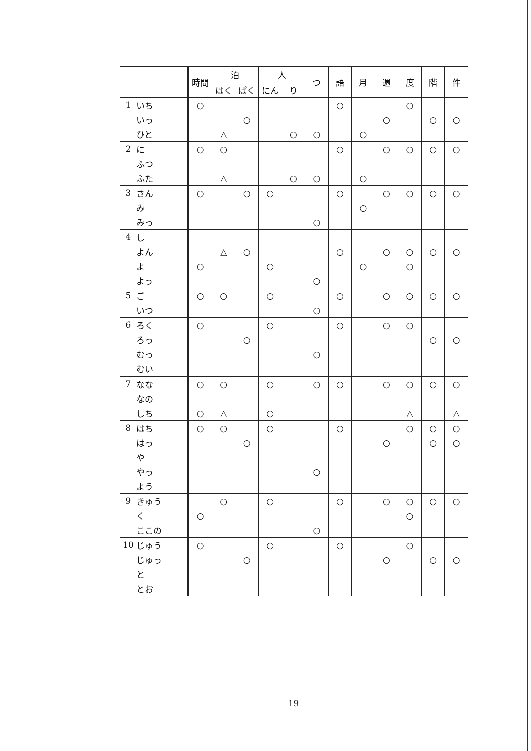| | | 時間 | 泊 | | 人 | | つ | 語 | 月 | 週 | 度 | 階 | 件 |
| --- | --- | --- | --- | --- | --- | --- | --- | --- | --- | --- | --- | --- | --- |
| | | | はく | ぱく | にん | り | | | | | | | |
| 1 | いち | ○ | | | | | | ○ | | | ○ | | |
| | いっ | | | ○ | | | | | | ○ | | ○ | ○ |
| | ひと | | △ | | | ○ | ○ | | ○ | | | | |
| 2 | に | ○ | ○ | | | | | ○ | | ○ | ○ | ○ | ○ |
| | ふつ | | | | | | | | | | | | |
| | ふた | | △ | | | ○ | ○ | | ○ | | | | |
| 3 | さん | ○ | | ○ | ○ | | | ○ | | ○ | ○ | ○ | ○ |
| | み | | | | | | | | ○ | | | | |
| | みっ | | | | | | ○ | | | | | | |
| 4 | し | | | | | | | | | | | | |
| | よん | | △ | ○ | | | | ○ | | ○ | ○ | ○ | ○ |
| | よ | ○ | | | ○ | | | | ○ | | ○ | | |
| | よっ | | | | | | ○ | | | | | | |
| 5 | ご | ○ | ○ | | ○ | | | ○ | | ○ | ○ | ○ | ○ |
| | いつ | | | | | | ○ | | | | | | |
| 6 | ろく | ○ | | | ○ | | | ○ | | ○ | ○ | | |
| | ろっ | | | ○ | | | | | | | | ○ | ○ |
| | むっ | | | | | | ○ | | | | | | |
| | むい | | | | | | | | | | | | |
| 7 | なな | ○ | ○ | | ○ | | ○ | ○ | | ○ | ○ | ○ | ○ |
| | なの | | | | | | | | | | | | |
| | しち | ○ | △ | | ○ | | | | | | △ | | △ |
| 8 | はち | ○ | ○ | | ○ | | | ○ | | | ○ | ○ | ○ |
| | はっ | | | ○ | | | | | | ○ | | ○ | ○ |
| | や | | | | | | | | | | | | |
| | やっ | | | | | | ○ | | | | | | |
| | よう | | | | | | | | | | | | |
| 9 | きゅう | | ○ | | ○ | | | ○ | | ○ | ○ | ○ | ○ |
| | く | ○ | | | | | | | | | ○ | | |
| | ここの | | | | | | ○ | | | | | | |
| 10 | じゅう | ○ | | | ○ | | | ○ | | | ○ | | |
| | じゅっ | | | ○ | | | | | | ○ | | ○ | ○ |
| | と | | | | | | | | | | | | |
| | とお | | | | | | | | | | | | |
19